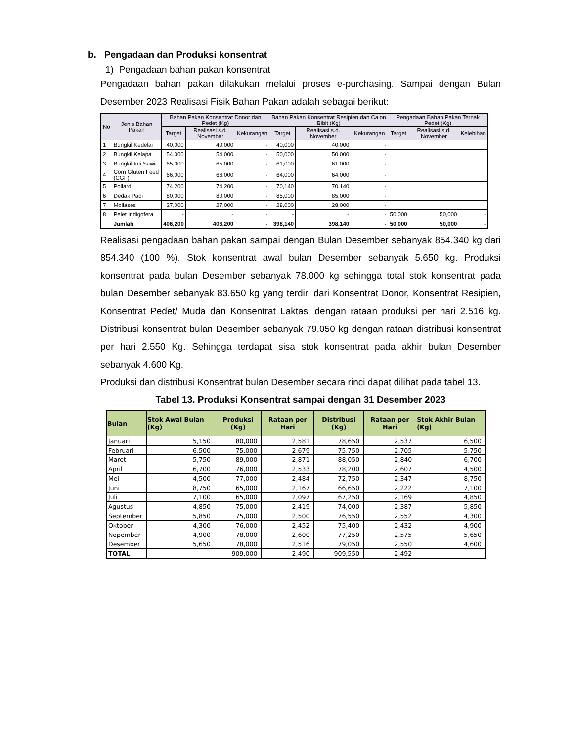b. Pengadaan dan Produksi konsentrat
1) Pengadaan bahan pakan konsentrat
Pengadaan bahan pakan dilakukan melalui proses e-purchasing. Sampai dengan Bulan Desember 2023 Realisasi Fisik Bahan Pakan adalah sebagai berikut:
| No | Jenis Bahan Pakan | Bahan Pakan Konsentrat Donor dan Pedet (Kg) | | | Bahan Pakan Konsentrat Resipien dan Calon Bibit (Kg) | | | Pengadaan Bahan Pakan Ternak Pedet (Kg) | | |
| --- | --- | --- | --- | --- | --- | --- | --- | --- | --- | --- |
| | | Target | Realisasi s.d. November | Kekurangan | Target | Realisasi s.d. November | Kekurangan | Target | Realisasi s.d. November | Kelebihan |
| 1 | Bungkil Kedelai | 40,000 | 40,000 | - | 40,000 | 40,000 | - | | | |
| 2 | Bungkil Kelapa | 54,000 | 54,000 | - | 50,000 | 50,000 | - | | | |
| 3 | Bungkil Inti Sawit | 65,000 | 65,000 | - | 61,000 | 61,000 | - | | | |
| 4 | Corn Gluten Feed (CGF) | 66,000 | 66,000 | - | 64,000 | 64,000 | - | | | |
| 5 | Pollard | 74,200 | 74,200 | - | 70,140 | 70,140 | - | | | |
| 6 | Dedak Padi | 80,000 | 80,000 | - | 85,000 | 85,000 | - | | | |
| 7 | Mollases | 27,000 | 27,000 | - | 28,000 | 28,000 | - | | | |
| 8 | Pelet Indigofera | - | - | - | - | - | - | 50,000 | 50,000 | - |
| | Jumlah | 406,200 | 406,200 | - | 398,140 | 398,140 | - | 50,000 | 50,000 | - |
Realisasi pengadaan bahan pakan sampai dengan Bulan Desember sebanyak 854.340 kg dari 854.340 (100 %). Stok konsentrat awal bulan Desember sebanyak 5.650 kg. Produksi konsentrat pada bulan Desember sebanyak 78.000 kg sehingga total stok konsentrat pada bulan Desember sebanyak 83.650 kg yang terdiri dari Konsentrat Donor, Konsentrat Resipien, Konsentrat Pedet/ Muda dan Konsentrat Laktasi dengan rataan produksi per hari 2.516 kg. Distribusi konsentrat bulan Desember sebanyak 79.050 kg dengan rataan distribusi konsentrat per hari 2.550 Kg. Sehingga terdapat sisa stok konsentrat pada akhir bulan Desember sebanyak 4.600 Kg.
Produksi dan distribusi Konsentrat bulan Desember secara rinci dapat dilihat pada tabel 13.
Tabel 13. Produksi Konsentrat sampai dengan 31 Desember 2023
| Bulan | Stok Awal Bulan (Kg) | Produksi (Kg) | Rataan per Hari | Distribusi (Kg) | Rataan per Hari | Stok Akhir Bulan (Kg) |
| --- | --- | --- | --- | --- | --- | --- |
| Januari | 5,150 | 80,000 | 2,581 | 78,650 | 2,537 | 6,500 |
| Februari | 6,500 | 75,000 | 2,679 | 75,750 | 2,705 | 5,750 |
| Maret | 5,750 | 89,000 | 2,871 | 88,050 | 2,840 | 6,700 |
| April | 6,700 | 76,000 | 2,533 | 78,200 | 2,607 | 4,500 |
| Mei | 4,500 | 77,000 | 2,484 | 72,750 | 2,347 | 8,750 |
| Juni | 8,750 | 65,000 | 2,167 | 66,650 | 2,222 | 7,100 |
| Juli | 7,100 | 65,000 | 2,097 | 67,250 | 2,169 | 4,850 |
| Agustus | 4,850 | 75,000 | 2,419 | 74,000 | 2,387 | 5,850 |
| September | 5,850 | 75,000 | 2,500 | 76,550 | 2,552 | 4,300 |
| Oktober | 4,300 | 76,000 | 2,452 | 75,400 | 2,432 | 4,900 |
| Nopember | 4,900 | 78,000 | 2,600 | 77,250 | 2,575 | 5,650 |
| Desember | 5,650 | 78,000 | 2,516 | 79,050 | 2,550 | 4,600 |
| TOTAL | | 909,000 | 2,490 | 909,550 | 2,492 | |